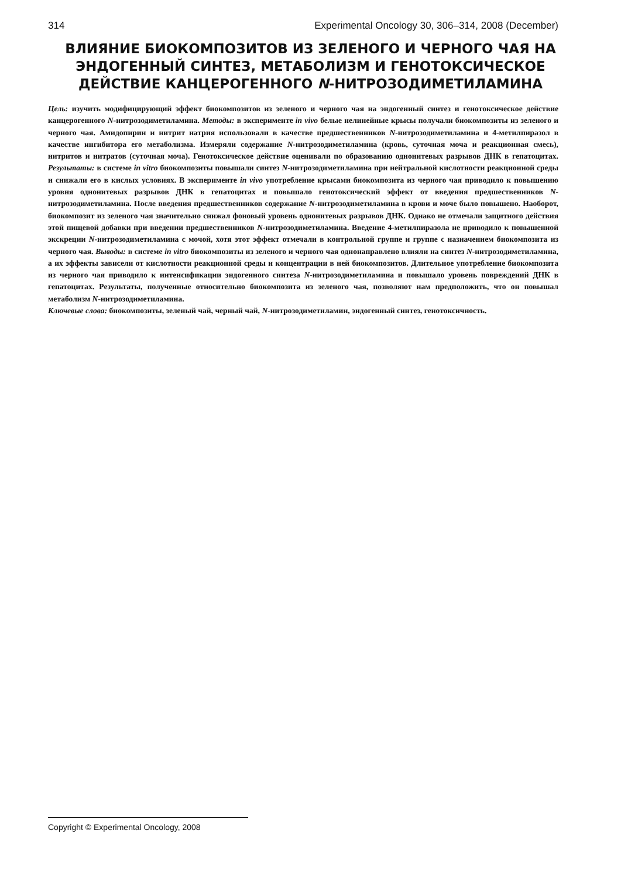314 Experimental Oncology 30, 306–314, 2008 (December)
ВЛИЯНИЕ БИОКОМПОЗИТОВ ИЗ ЗЕЛЕНОГО И ЧЕРНОГО ЧАЯ НА ЭНДОГЕННЫЙ СИНТЕЗ, МЕТАБОЛИЗМ И ГЕНОТОКСИЧЕСКОЕ ДЕЙСТВИЕ КАНЦЕРОГЕННОГО N-НИТРОЗОДИМЕТИЛАМИНА
Цель: изучить модифицирующий эффект биокомпозитов из зеленого и черного чая на эндогенный синтез и генотоксическое действие канцерогенного N-нитрозодиметиламина. Методы: в эксперименте in vivo белые нелинейные крысы получали биокомпозиты из зеленого и черного чая. Амидопирин и нитрит натрия использовали в качестве предшественников N-нитрозодиметиламина и 4-метилпиразол в качестве ингибитора его метаболизма. Измеряли содержание N-нитрозодиметиламина (кровь, суточная моча и реакционная смесь), нитритов и нитратов (суточная моча). Генотоксическое действие оценивали по образованию однонитевых разрывов ДНК в гепатоцитах. Результаты: в системе in vitro биокомпозиты повышали синтез N-нитрозодиметиламина при нейтральной кислотности реакционной среды и снижали его в кислых условиях. В эксперименте in vivo употребление крысами биокомпозита из черного чая приводило к повышению уровня однонитевых разрывов ДНК в гепатоцитах и повышало генотоксический эффект от введения предшественников N-нитрозодиметиламина. После введения предшественников содержание N-нитрозодиметиламина в крови и моче было повышено. Наоборот, биокомпозит из зеленого чая значительно снижал фоновый уровень однонитевых разрывов ДНК. Однако не отмечали защитного действия этой пищевой добавки при введении предшественников N-нитрозодиметиламина. Введение 4-метилпиразола не приводило к повышенной экскреции N-нитрозодиметиламина с мочой, хотя этот эффект отмечали в контрольной группе и группе с назначением биокомпозита из черного чая. Выводы: в системе in vitro биокомпозиты из зеленого и черного чая однонаправлено влияли на синтез N-нитрозодиметиламина, а их эффекты зависели от кислотности реакционной среды и концентрации в ней биокомпозитов. Длительное употребление биокомпозита из черного чая приводило к интенсификации эндогенного синтеза N-нитрозодиметиламина и повышало уровень повреждений ДНК в гепатоцитах. Результаты, полученные относительно биокомпозита из зеленого чая, позволяют нам предположить, что он повышал метаболизм N-нитрозодиметиламина.
Ключевые слова: биокомпозиты, зеленый чай, черный чай, N-нитрозодиметиламин, эндогенный синтез, генотоксичность.
Copyright © Experimental Oncology, 2008